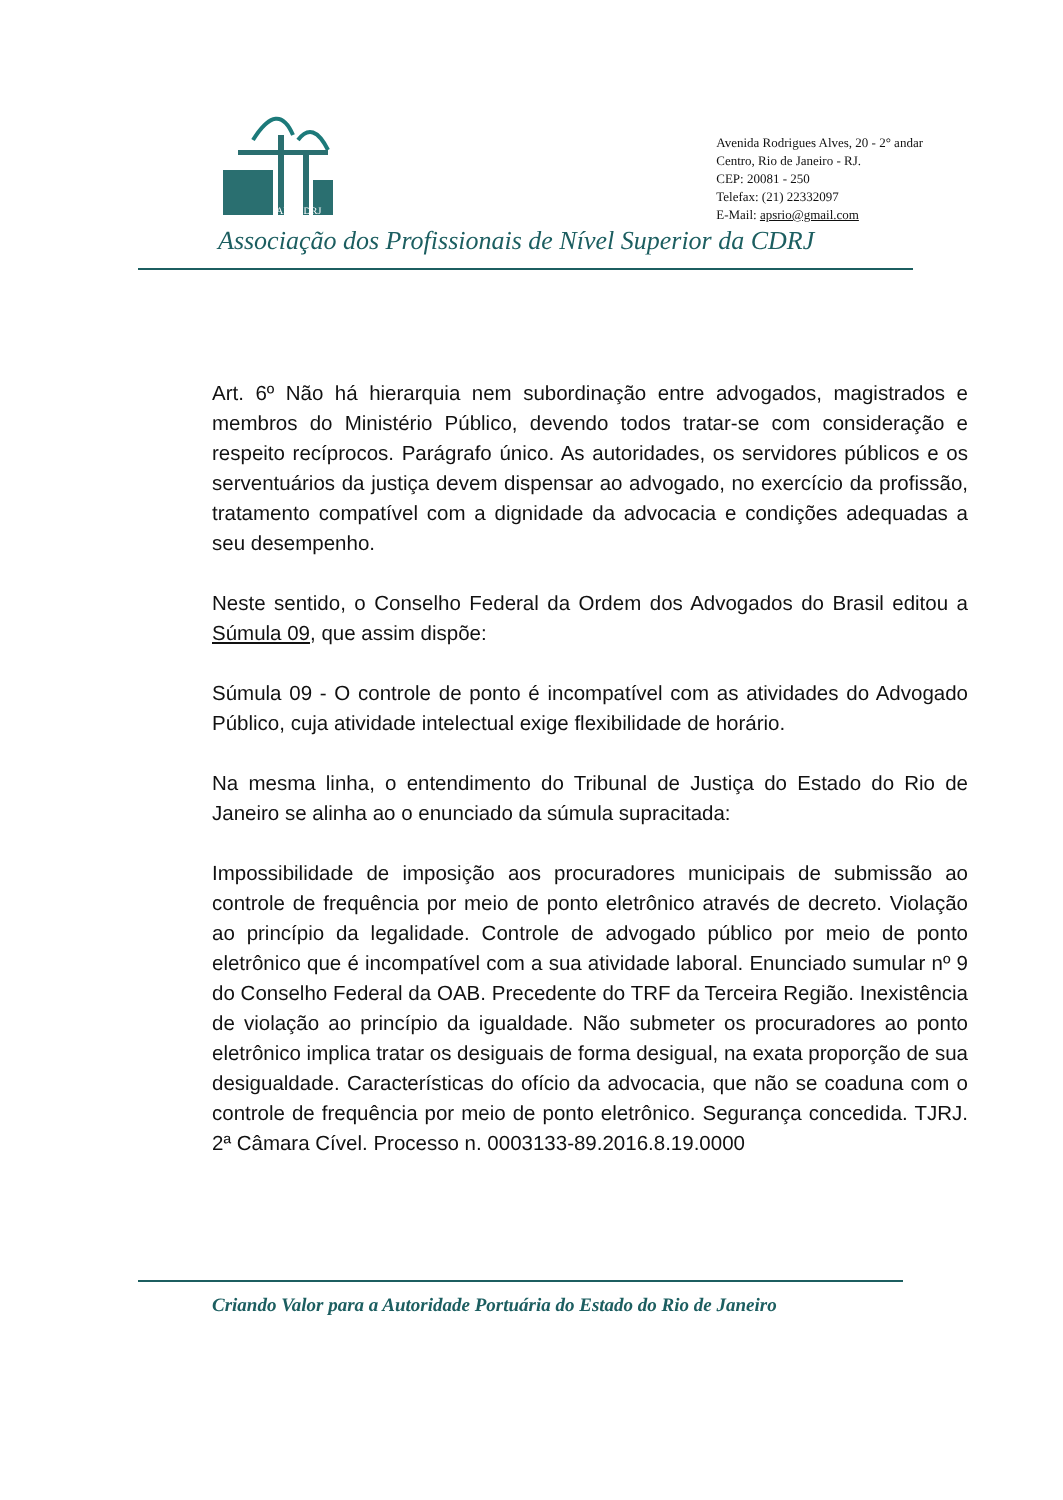APS CDRJ
Avenida Rodrigues Alves, 20 - 2° andar
Centro, Rio de Janeiro - RJ.
CEP: 20081 - 250
Telefax: (21) 22332097
E-Mail: apsrio@gmail.com
Associação dos Profissionais de Nível Superior da CDRJ
Art. 6º Não há hierarquia nem subordinação entre advogados, magistrados e membros do Ministério Público, devendo todos tratar-se com consideração e respeito recíprocos. Parágrafo único. As autoridades, os servidores públicos e os serventuários da justiça devem dispensar ao advogado, no exercício da profissão, tratamento compatível com a dignidade da advocacia e condições adequadas a seu desempenho.
Neste sentido, o Conselho Federal da Ordem dos Advogados do Brasil editou a Súmula 09, que assim dispõe:
Súmula 09 - O controle de ponto é incompatível com as atividades do Advogado Público, cuja atividade intelectual exige flexibilidade de horário.
Na mesma linha, o entendimento do Tribunal de Justiça do Estado do Rio de Janeiro se alinha ao o enunciado da súmula supracitada:
Impossibilidade de imposição aos procuradores municipais de submissão ao controle de frequência por meio de ponto eletrônico através de decreto. Violação ao princípio da legalidade. Controle de advogado público por meio de ponto eletrônico que é incompatível com a sua atividade laboral. Enunciado sumular nº 9 do Conselho Federal da OAB. Precedente do TRF da Terceira Região. Inexistência de violação ao princípio da igualdade. Não submeter os procuradores ao ponto eletrônico implica tratar os desiguais de forma desigual, na exata proporção de sua desigualdade. Características do ofício da advocacia, que não se coaduna com o controle de frequência por meio de ponto eletrônico. Segurança concedida. TJRJ. 2ª Câmara Cível. Processo n. 0003133-89.2016.8.19.0000
Criando Valor para a Autoridade Portuária do Estado do Rio de Janeiro